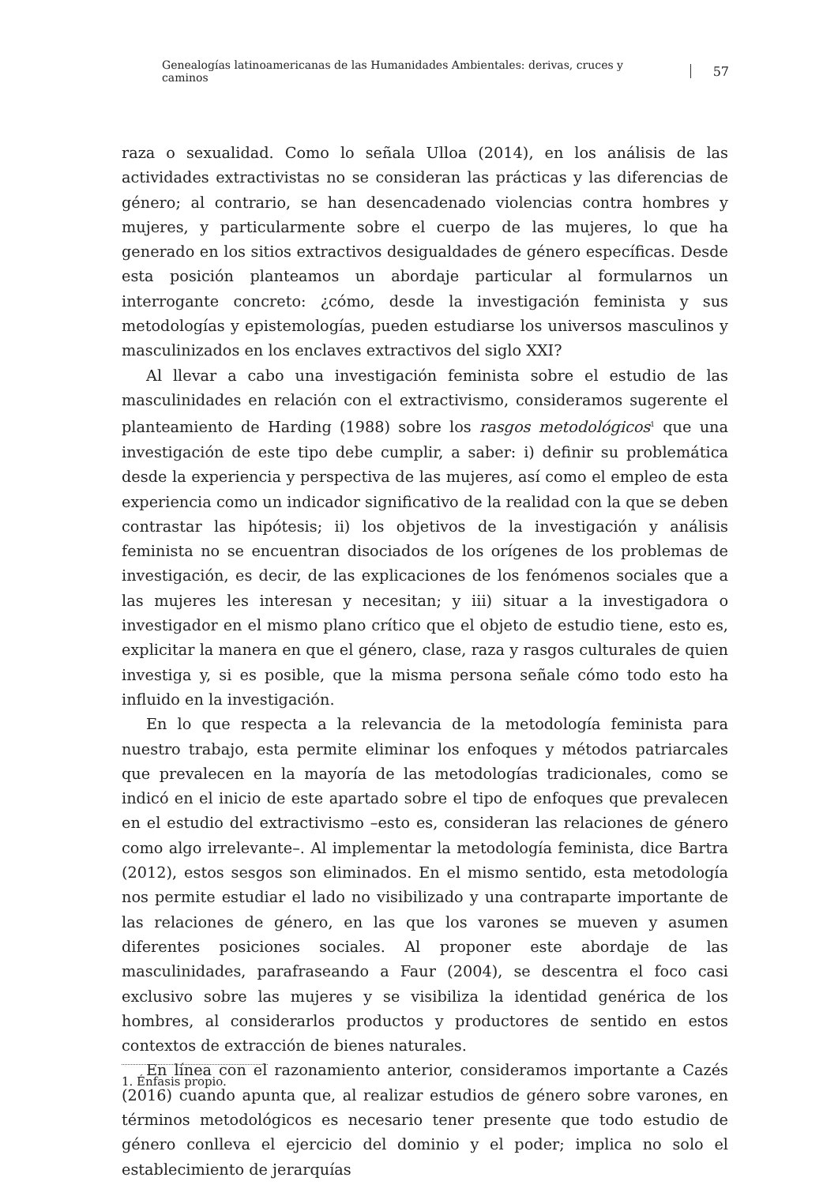Genealogías latinoamericanas de las Humanidades Ambientales: derivas, cruces y caminos 57
raza o sexualidad. Como lo señala Ulloa (2014), en los análisis de las actividades extractivistas no se consideran las prácticas y las diferencias de género; al contrario, se han desencadenado violencias contra hombres y mujeres, y particularmente sobre el cuerpo de las mujeres, lo que ha generado en los sitios extractivos desigualdades de género específicas. Desde esta posición planteamos un abordaje particular al formularnos un interrogante concreto: ¿cómo, desde la investigación feminista y sus metodologías y epistemologías, pueden estudiarse los universos masculinos y masculinizados en los enclaves extractivos del siglo XXI?
Al llevar a cabo una investigación feminista sobre el estudio de las masculinidades en relación con el extractivismo, consideramos sugerente el planteamiento de Harding (1988) sobre los rasgos metodológicos<sup>1</sup> que una investigación de este tipo debe cumplir, a saber: i) definir su problemática desde la experiencia y perspectiva de las mujeres, así como el empleo de esta experiencia como un indicador significativo de la realidad con la que se deben contrastar las hipótesis; ii) los objetivos de la investigación y análisis feminista no se encuentran disociados de los orígenes de los problemas de investigación, es decir, de las explicaciones de los fenómenos sociales que a las mujeres les interesan y necesitan; y iii) situar a la investigadora o investigador en el mismo plano crítico que el objeto de estudio tiene, esto es, explicitar la manera en que el género, clase, raza y rasgos culturales de quien investiga y, si es posible, que la misma persona señale cómo todo esto ha influido en la investigación.
En lo que respecta a la relevancia de la metodología feminista para nuestro trabajo, esta permite eliminar los enfoques y métodos patriarcales que prevalecen en la mayoría de las metodologías tradicionales, como se indicó en el inicio de este apartado sobre el tipo de enfoques que prevalecen en el estudio del extractivismo –esto es, consideran las relaciones de género como algo irrelevante–. Al implementar la metodología feminista, dice Bartra (2012), estos sesgos son eliminados. En el mismo sentido, esta metodología nos permite estudiar el lado no visibilizado y una contraparte importante de las relaciones de género, en las que los varones se mueven y asumen diferentes posiciones sociales. Al proponer este abordaje de las masculinidades, parafraseando a Faur (2004), se descentra el foco casi exclusivo sobre las mujeres y se visibiliza la identidad genérica de los hombres, al considerarlos productos y productores de sentido en estos contextos de extracción de bienes naturales.
En línea con el razonamiento anterior, consideramos importante a Cazés (2016) cuando apunta que, al realizar estudios de género sobre varones, en términos metodológicos es necesario tener presente que todo estudio de género conlleva el ejercicio del dominio y el poder; implica no solo el establecimiento de jerarquías
1. Énfasis propio.